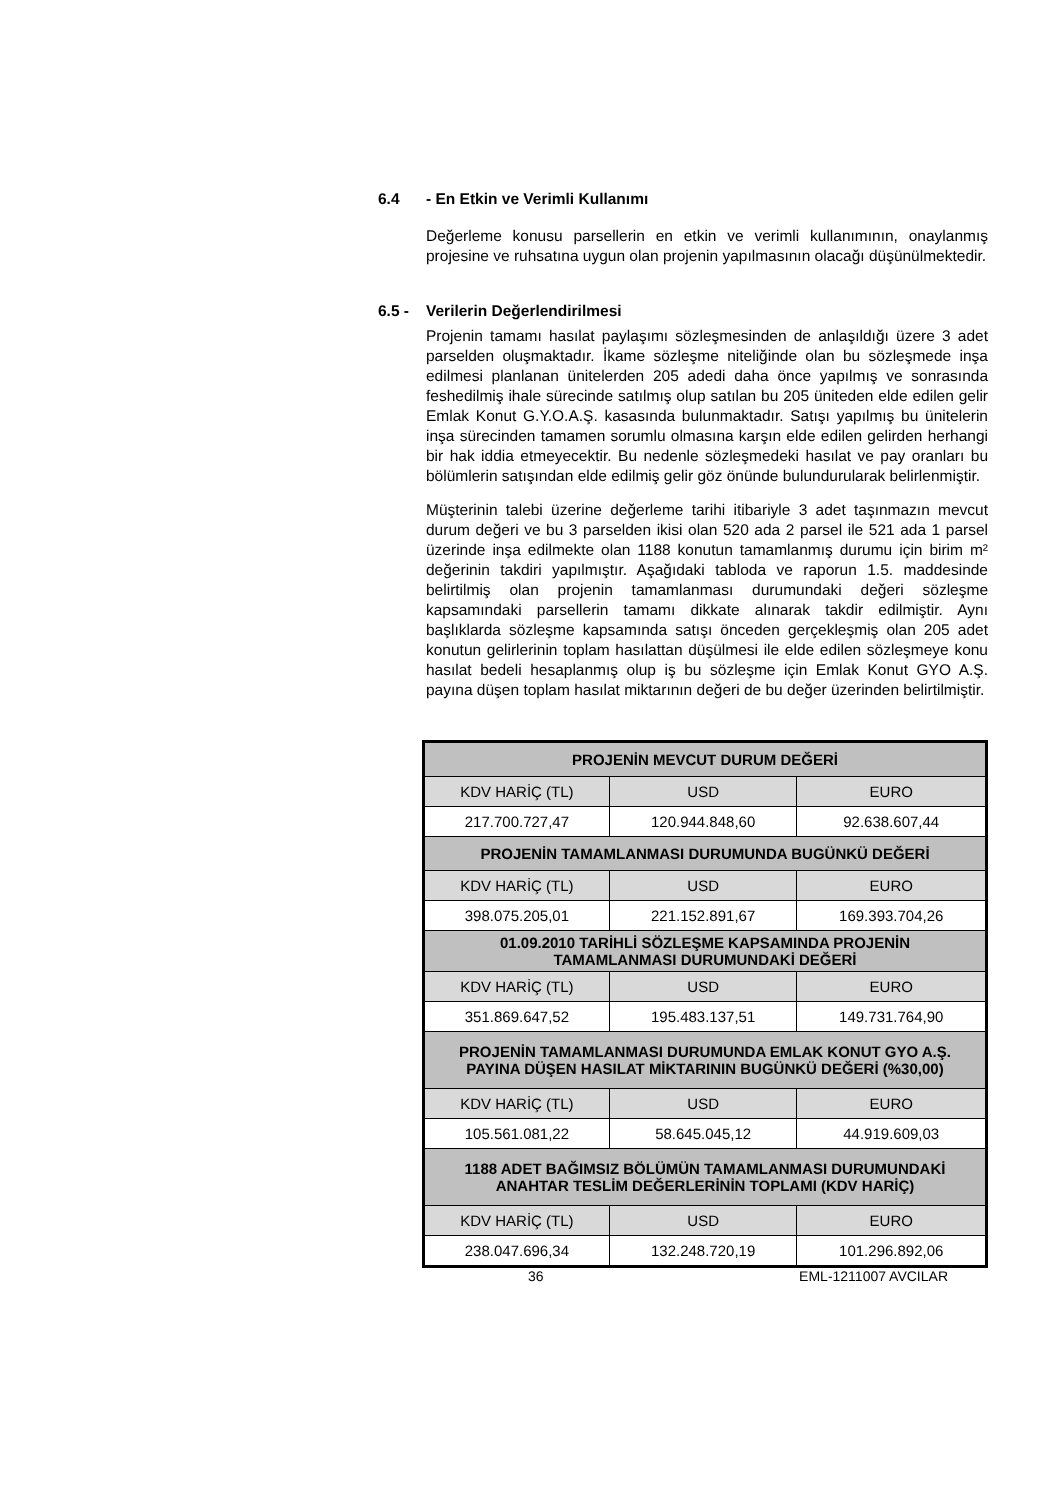6.4 - En Etkin ve Verimli Kullanımı
Değerleme konusu parsellerin en etkin ve verimli kullanımının, onaylanmış projesine ve ruhsatına uygun olan projenin yapılmasının olacağı düşünülmektedir.
6.5 - Verilerin Değerlendirilmesi
Projenin tamamı hasılat paylaşımı sözleşmesinden de anlaşıldığı üzere 3 adet parselden oluşmaktadır. İkame sözleşme niteliğinde olan bu sözleşmede inşa edilmesi planlanan ünitelerden 205 adedi daha önce yapılmış ve sonrasında feshedilmiş ihale sürecinde satılmış olup satılan bu 205 üniteden elde edilen gelir Emlak Konut G.Y.O.A.Ş. kasasında bulunmaktadır. Satışı yapılmış bu ünitelerin inşa sürecinden tamamen sorumlu olmasına karşın elde edilen gelirden herhangi bir hak iddia etmeyecektir. Bu nedenle sözleşmedeki hasılat ve pay oranları bu bölümlerin satışından elde edilmiş gelir göz önünde bulundurularak belirlenmiştir.
Müşterinin talebi üzerine değerleme tarihi itibariyle 3 adet taşınmazın mevcut durum değeri ve bu 3 parselden ikisi olan 520 ada 2 parsel ile 521 ada 1 parsel üzerinde inşa edilmekte olan 1188 konutun tamamlanmış durumu için birim m² değerinin takdiri yapılmıştır. Aşağıdaki tabloda ve raporun 1.5. maddesinde belirtilmiş olan projenin tamamlanması durumundaki değeri sözleşme kapsamındaki parsellerin tamamı dikkate alınarak takdir edilmiştir. Aynı başlıklarda sözleşme kapsamında satışı önceden gerçekleşmiş olan 205 adet konutun gelirlerinin toplam hasılattan düşülmesi ile elde edilen sözleşmeye konu hasılat bedeli hesaplanmış olup iş bu sözleşme için Emlak Konut GYO A.Ş. payına düşen toplam hasılat miktarının değeri de bu değer üzerinden belirtilmiştir.
| PROJENİN MEVCUT DURUM DEĞERİ | | |
| KDV HARİÇ (TL) | USD | EURO |
| 217.700.727,47 | 120.944.848,60 | 92.638.607,44 |
| PROJENİN TAMAMLANMASI DURUMUNDA BUGÜNKÜ DEĞERİ | | |
| KDV HARİÇ (TL) | USD | EURO |
| 398.075.205,01 | 221.152.891,67 | 169.393.704,26 |
| 01.09.2010 TARİHLİ SÖZLEŞME KAPSAMINDA PROJENİN TAMAMLANMASI DURUMUNDAKİ DEĞERİ | | |
| KDV HARİÇ (TL) | USD | EURO |
| 351.869.647,52 | 195.483.137,51 | 149.731.764,90 |
| PROJENİN TAMAMLANMASI DURUMUNDA EMLAK KONUT GYO A.Ş. PAYINA DÜŞEN HASILAT MİKTARININ BUGÜNKÜ DEĞERİ (%30,00) | | |
| KDV HARİÇ (TL) | USD | EURO |
| 105.561.081,22 | 58.645.045,12 | 44.919.609,03 |
| 1188 ADET BAĞIMSIZ BÖLÜMÜN TAMAMLANMASI DURUMUNDAKİ ANAHTAR TESLİM DEĞERLERİNİN TOPLAMI (KDV HARİÇ) | | |
| KDV HARİÇ (TL) | USD | EURO |
| 238.047.696,34 | 132.248.720,19 | 101.296.892,06 |
36 EML-1211007 AVCILAR